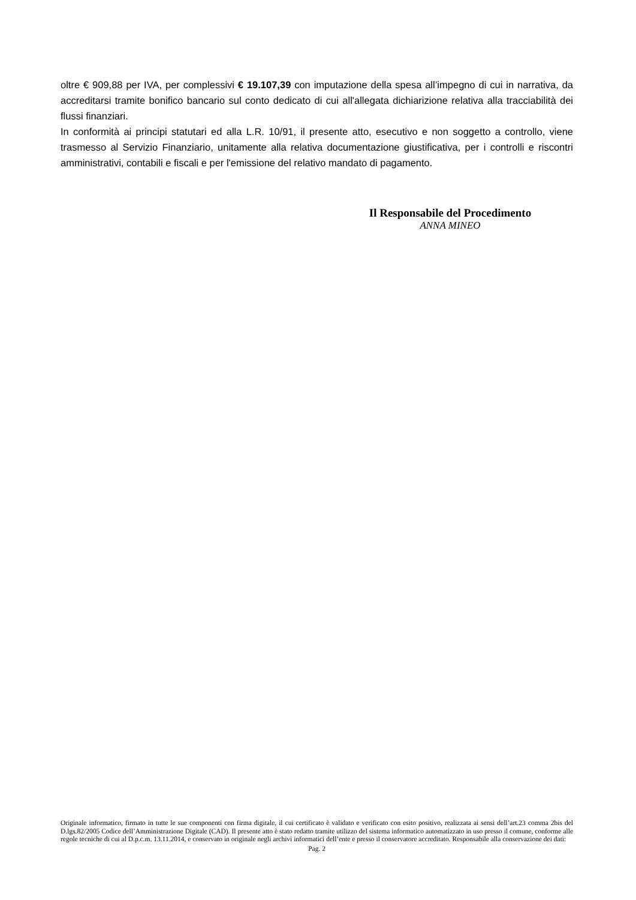oltre € 909,88 per IVA, per complessivi € 19.107,39 con imputazione della spesa all’impegno di cui in narrativa, da accreditarsi tramite bonifico bancario sul conto dedicato di cui all'allegata dichiarizione relativa alla tracciabilità dei flussi finanziari.
In conformità ai principi statutari ed alla L.R. 10/91, il presente atto, esecutivo e non soggetto a controllo, viene trasmesso al Servizio Finanziario, unitamente alla relativa documentazione giustificativa, per i controlli e riscontri amministrativi, contabili e fiscali e per l'emissione del relativo mandato di pagamento.
Il Responsabile del Procedimento
ANNA MINEO
Originale informatico, firmato in tutte le sue componenti con firma digitale, il cui certificato è validato e verificato con esito positivo, realizzata ai sensi dell’art.23 comma 2bis del D.lgs.82/2005 Codice dell’Amministrazione Digitale (CAD). Il presente atto è stato redatto tramite utilizzo del sistema informatico automatizzato in uso presso il comune, conforme alle regole tecniche di cui al D.p.c.m. 13.11.2014, e conservato in originale negli archivi informatici dell’ente e presso il conservatore accreditato. Responsabile alla conservazione dei dati:
Pag. 2